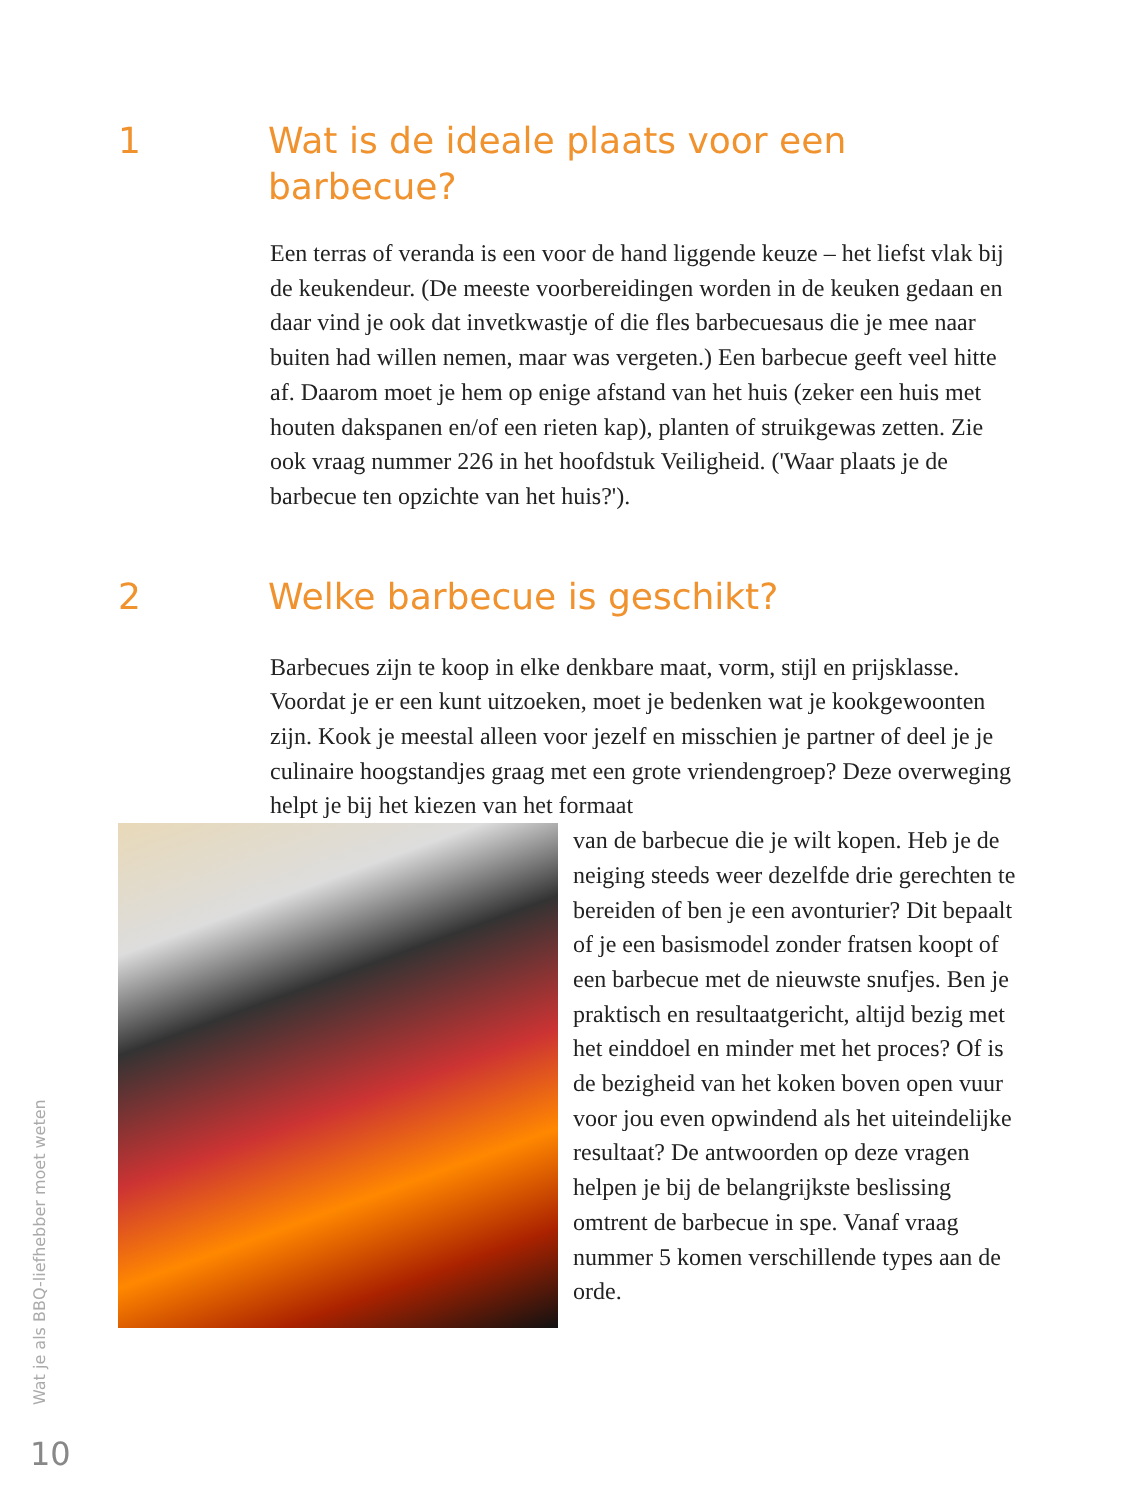1 Wat is de ideale plaats voor een barbecue?
Een terras of veranda is een voor de hand liggende keuze – het liefst vlak bij de keukendeur. (De meeste voorbereidingen worden in de keuken gedaan en daar vind je ook dat invetkwastje of die fles barbecuesaus die je mee naar buiten had willen nemen, maar was vergeten.) Een barbecue geeft veel hitte af. Daarom moet je hem op enige afstand van het huis (zeker een huis met houten dakspanen en/of een rieten kap), planten of struikgewas zetten. Zie ook vraag nummer 226 in het hoofdstuk Veiligheid. ('Waar plaats je de barbecue ten opzichte van het huis?').
2 Welke barbecue is geschikt?
Barbecues zijn te koop in elke denkbare maat, vorm, stijl en prijsklasse. Voordat je er een kunt uitzoeken, moet je bedenken wat je kookgewoonten zijn. Kook je meestal alleen voor jezelf en misschien je partner of deel je je culinaire hoogstandjes graag met een grote vriendengroep? Deze overweging helpt je bij het kiezen van het formaat
van de barbecue die je wilt kopen. Heb je de neiging steeds weer dezelfde drie gerechten te bereiden of ben je een avonturier? Dit bepaalt of je een basismodel zonder fratsen koopt of een barbecue met de nieuwste snufjes. Ben je praktisch en resultaatgericht, altijd bezig met het einddoel en minder met het proces? Of is de bezigheid van het koken boven open vuur voor jou even opwindend als het uiteindelijke resultaat? De antwoorden op deze vragen helpen je bij de belangrijkste beslissing omtrent de barbecue in spe. Vanaf vraag nummer 5 komen verschillende types aan de orde.
Wat je als BBQ-liefhebber moet weten
10